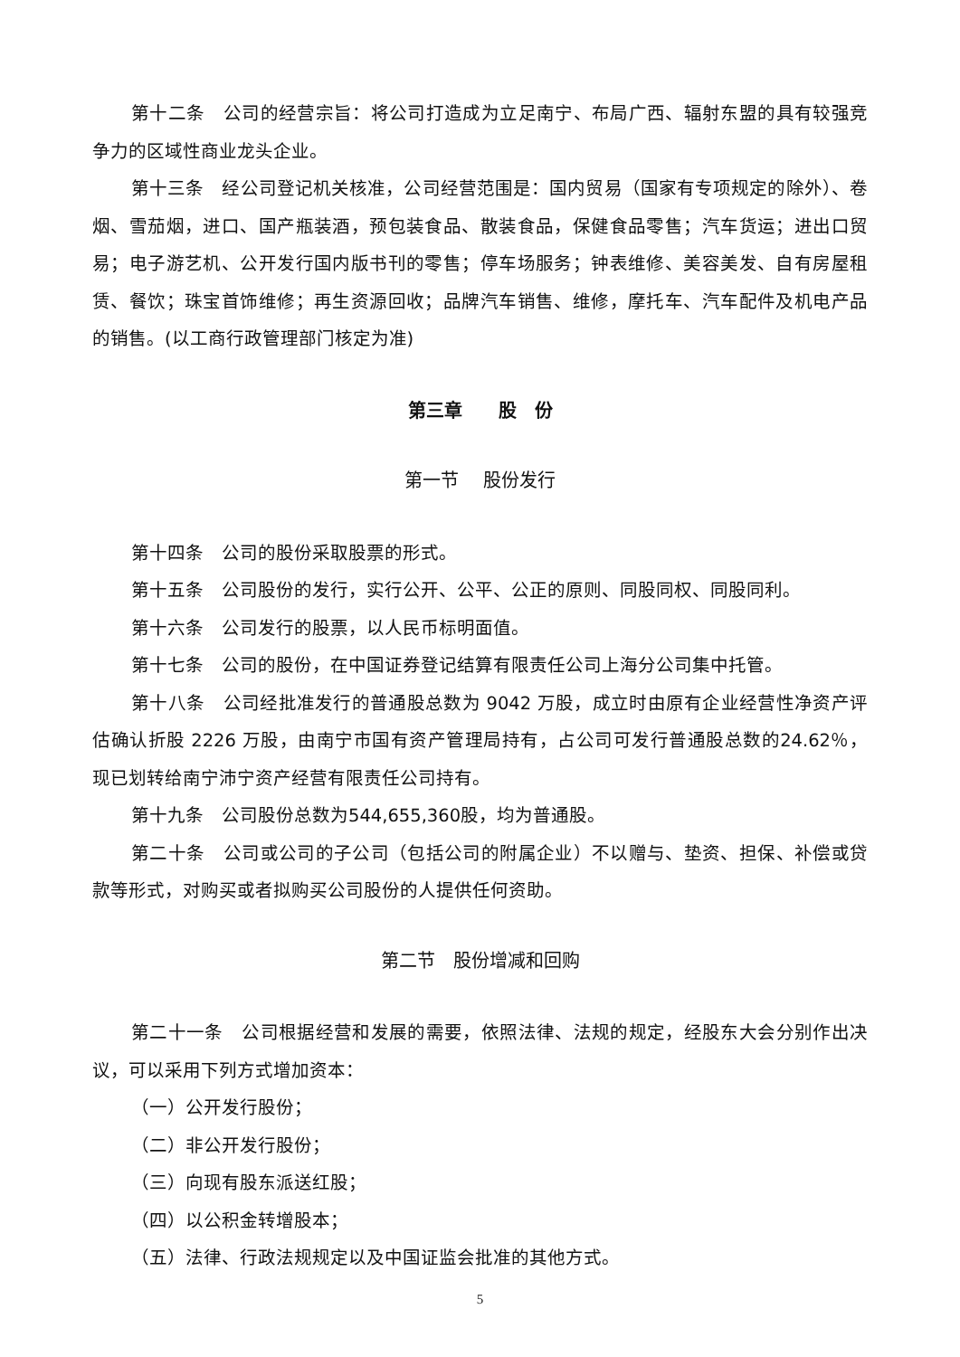第十二条　公司的经营宗旨：将公司打造成为立足南宁、布局广西、辐射东盟的具有较强竞争力的区域性商业龙头企业。
第十三条　经公司登记机关核准，公司经营范围是：国内贸易（国家有专项规定的除外）、卷烟、雪茄烟，进口、国产瓶装酒，预包装食品、散装食品，保健食品零售；汽车货运；进出口贸易；电子游艺机、公开发行国内版书刊的零售；停车场服务；钟表维修、美容美发、自有房屋租赁、餐饮；珠宝首饰维修；再生资源回收；品牌汽车销售、维修，摩托车、汽车配件及机电产品的销售。(以工商行政管理部门核定为准)
第三章　　股　份
第一节　 股份发行
第十四条　公司的股份采取股票的形式。
第十五条　公司股份的发行，实行公开、公平、公正的原则、同股同权、同股同利。
第十六条　公司发行的股票，以人民币标明面值。
第十七条　公司的股份，在中国证券登记结算有限责任公司上海分公司集中托管。
第十八条　公司经批准发行的普通股总数为 9042 万股，成立时由原有企业经营性净资产评估确认折股 2226 万股，由南宁市国有资产管理局持有，占公司可发行普通股总数的24.62％，现已划转给南宁沛宁资产经营有限责任公司持有。
第十九条　公司股份总数为544,655,360股，均为普通股。
第二十条　公司或公司的子公司（包括公司的附属企业）不以赠与、垫资、担保、补偿或贷款等形式，对购买或者拟购买公司股份的人提供任何资助。
第二节　股份增减和回购
第二十一条　公司根据经营和发展的需要，依照法律、法规的规定，经股东大会分别作出决议，可以采用下列方式增加资本：
（一）公开发行股份；
（二）非公开发行股份；
（三）向现有股东派送红股；
（四）以公积金转增股本；
（五）法律、行政法规规定以及中国证监会批准的其他方式。
5